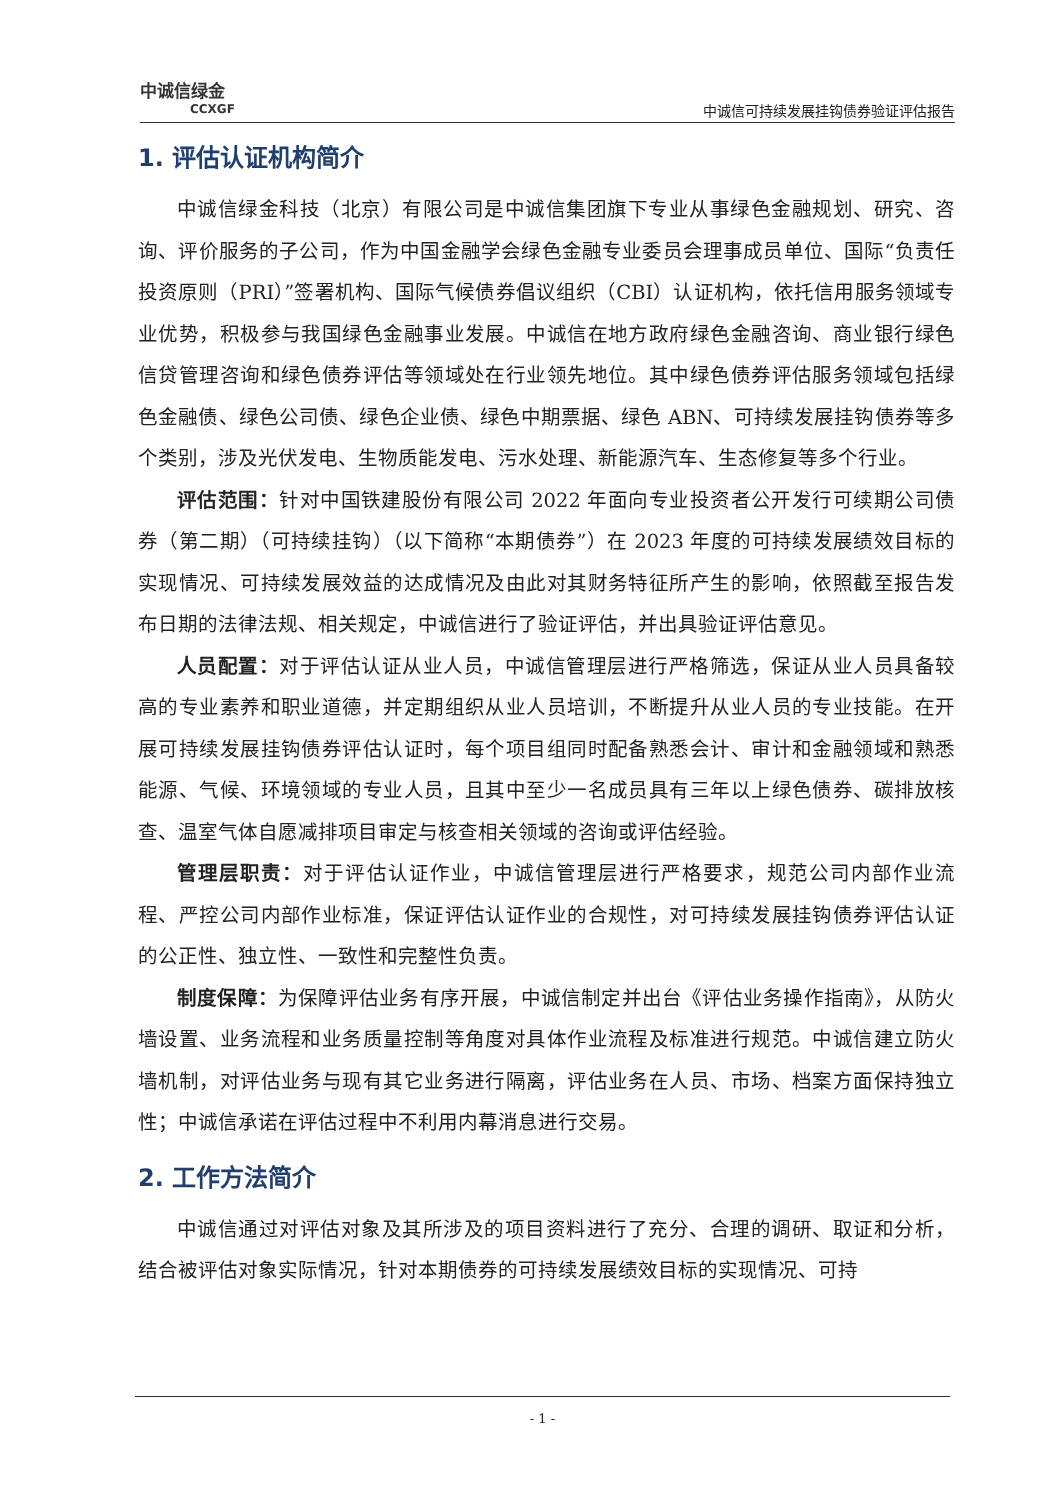中诚信绿金
CCXGF
中诚信可持续发展挂钩债券验证评估报告
1. 评估认证机构简介
中诚信绿金科技（北京）有限公司是中诚信集团旗下专业从事绿色金融规划、研究、咨询、评价服务的子公司，作为中国金融学会绿色金融专业委员会理事成员单位、国际“负责任投资原则（PRI）”签署机构、国际气候债券倡议组织（CBI）认证机构，依托信用服务领域专业优势，积极参与我国绿色金融事业发展。中诚信在地方政府绿色金融咨询、商业银行绿色信贷管理咨询和绿色债券评估等领域处在行业领先地位。其中绿色债券评估服务领域包括绿色金融债、绿色公司债、绿色企业债、绿色中期票据、绿色 ABN、可持续发展挂钩债券等多个类别，涉及光伏发电、生物质能发电、污水处理、新能源汽车、生态修复等多个行业。
评估范围：针对中国铁建股份有限公司 2022 年面向专业投资者公开发行可续期公司债券（第二期）（可持续挂钩）（以下简称“本期债券”）在 2023 年度的可持续发展绩效目标的实现情况、可持续发展效益的达成情况及由此对其财务特征所产生的影响，依照截至报告发布日期的法律法规、相关规定，中诚信进行了验证评估，并出具验证评估意见。
人员配置：对于评估认证从业人员，中诚信管理层进行严格筛选，保证从业人员具备较高的专业素养和职业道德，并定期组织从业人员培训，不断提升从业人员的专业技能。在开展可持续发展挂钩债券评估认证时，每个项目组同时配备熟悉会计、审计和金融领域和熟悉能源、气候、环境领域的专业人员，且其中至少一名成员具有三年以上绿色债券、碳排放核查、温室气体自愿减排项目审定与核查相关领域的咨询或评估经验。
管理层职责：对于评估认证作业，中诚信管理层进行严格要求，规范公司内部作业流程、严控公司内部作业标准，保证评估认证作业的合规性，对可持续发展挂钩债券评估认证的公正性、独立性、一致性和完整性负责。
制度保障：为保障评估业务有序开展，中诚信制定并出台《评估业务操作指南》，从防火墙设置、业务流程和业务质量控制等角度对具体作业流程及标准进行规范。中诚信建立防火墙机制，对评估业务与现有其它业务进行隔离，评估业务在人员、市场、档案方面保持独立性；中诚信承诺在评估过程中不利用内幕消息进行交易。
2. 工作方法简介
中诚信通过对评估对象及其所涉及的项目资料进行了充分、合理的调研、取证和分析，结合被评估对象实际情况，针对本期债券的可持续发展绩效目标的实现情况、可持
- 1 -